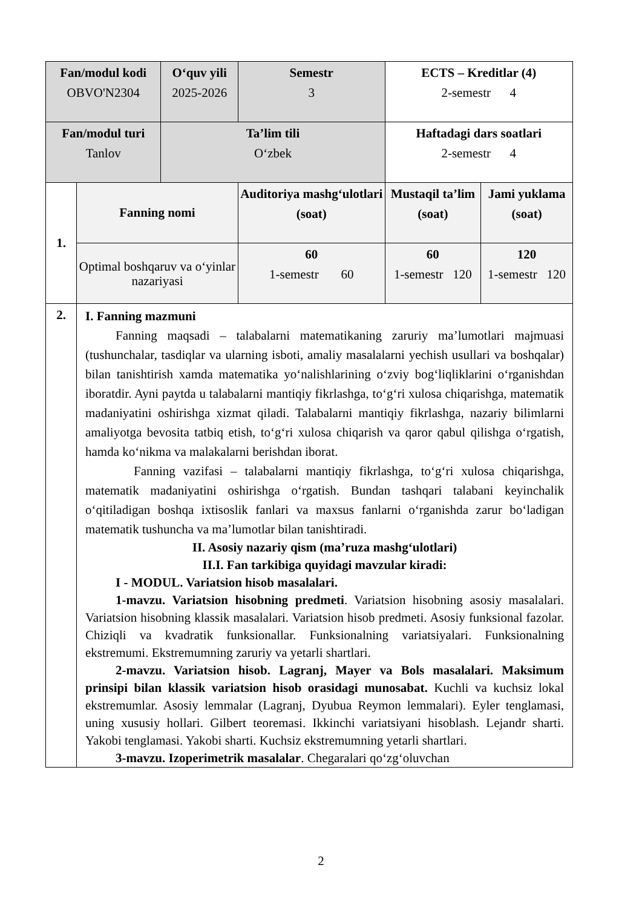| Fan/modul kodi OBVO'N2304 | | O‘quv yili 2025-2026 | Semestr 3 | ECTS – Kreditlar (4) 2-semestr 4 | |
| Fan/modul turi Tanlov | | Ta’lim tili O‘zbek | | Haftadagi dars soatlari 2-semestr 4 | |
| 1. | Fanning nomi | | Auditoriya mashg‘ulotlari (soat) | Mustaqil ta’lim (soat) | Jami yuklama (soat) |
| | Optimal boshqaruv va o‘yinlar nazariyasi | | 60 1-semestr 60 | 60 1-semestr 120 | 120 1-semestr 120 |
| 2. | I. Fanning mazmuni Fanning maqsadi – talabalarni matematikaning zaruriy ma’lumotlari majmuasi (tushunchalar, tasdiqlar va ularning isboti, amaliy masalalarni yechish usullari va boshqalar) bilan tanishtirish xamda matematika yo‘nalishlarining o‘zviy bog‘liqliklarini o‘rganishdan iboratdir. Ayni paytda u talabalarni mantiqiy fikrlashga, to‘g‘ri xulosa chiqarishga, matematik madaniyatini oshirishga xizmat qiladi. Talabalarni mantiqiy fikrlashga, nazariy bilimlarni amaliyotga bevosita tatbiq etish, to‘g‘ri xulosa chiqarish va qaror qabul qilishga o‘rgatish, hamda ko‘nikma va malakalarni berishdan iborat. Fanning vazifasi – talabalarni mantiqiy fikrlashga, to‘g‘ri xulosa chiqarishga, matematik madaniyatini oshirishga o‘rgatish. Bundan tashqari talabani keyinchalik o‘qitiladigan boshqa ixtisoslik fanlari va maxsus fanlarni o‘rganishda zarur bo‘ladigan matematik tushuncha va ma’lumotlar bilan tanishtiradi. II. Asosiy nazariy qism (ma’ruza mashg‘ulotlari) II.I. Fan tarkibiga quyidagi mavzular kiradi: I - MODUL. Variatsion hisob masalalari. 1-mavzu. Variatsion hisobning predmeti . Variatsion hisobning asosiy masalalari. Variatsion hisobning klassik masalalari. Variatsion hisob predmeti. Asosiy funksional fazolar. Chiziqli va kvadratik funksionallar. Funksionalning variatsiyalari. Funksionalning ekstremumi. Ekstremumning zaruriy va yetarli shartlari. 2-mavzu. Variatsion hisob. Lagranj, Mayer va Bols masalalari. Maksimum prinsipi bilan klassik variatsion hisob orasidagi munosabat. Kuchli va kuchsiz lokal ekstremumlar. Asosiy lemmalar (Lagranj, Dyubua Reymon lemmalari). Eyler tenglamasi, uning xususiy hollari. Gilbert teoremasi. Ikkinchi variatsiyani hisoblash. Lejandr sharti. Yakobi tenglamasi. Yakobi sharti. Kuchsiz ekstremumning yetarli shartlari. 3-mavzu. Izoperimetrik masalalar . Chegaralari qo‘zg‘oluvchan | | | | |
2